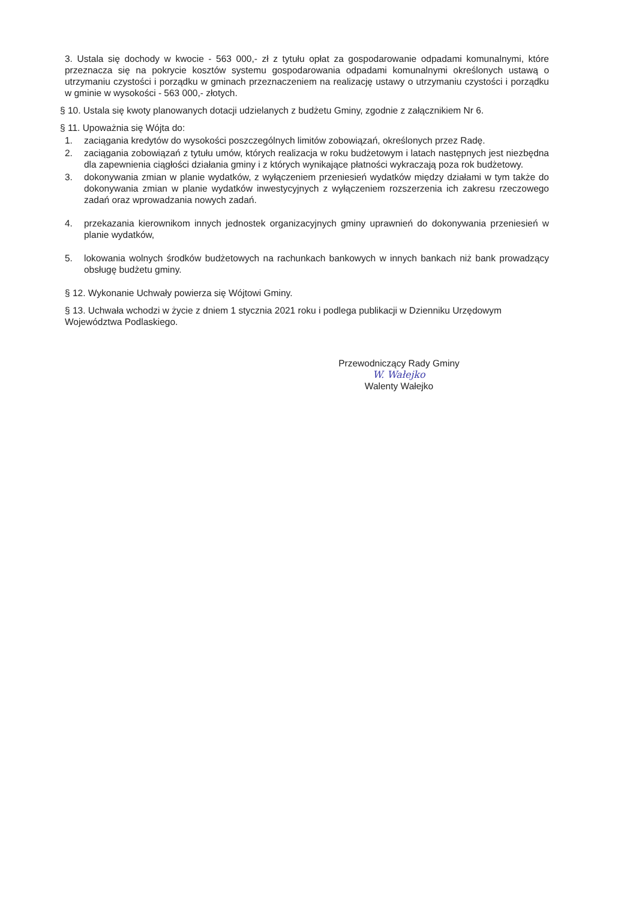3. Ustala się dochody w kwocie - 563 000,- zł z tytułu opłat za gospodarowanie odpadami komunalnymi, które przeznacza się na pokrycie kosztów systemu gospodarowania odpadami komunalnymi określonych ustawą o utrzymaniu czystości i porządku w gminach przeznaczeniem na realizację ustawy o utrzymaniu czystości i porządku w gminie w wysokości - 563 000,- złotych.
§ 10. Ustala się kwoty planowanych dotacji udzielanych z budżetu Gminy, zgodnie z załącznikiem Nr 6.
§ 11. Upoważnia się Wójta do:
1. zaciągania kredytów do wysokości poszczególnych limitów zobowiązań, określonych przez Radę.
2. zaciągania zobowiązań z tytułu umów, których realizacja w roku budżetowym i latach następnych jest niezbędna dla zapewnienia ciągłości działania gminy i z których wynikające płatności wykraczają poza rok budżetowy.
3. dokonywania zmian w planie wydatków, z wyłączeniem przeniesień wydatków między działami w tym także do dokonywania zmian w planie wydatków inwestycyjnych z wyłączeniem rozszerzenia ich zakresu rzeczowego zadań oraz wprowadzania nowych zadań.
4. przekazania kierownikom innych jednostek organizacyjnych gminy uprawnień do dokonywania przeniesień w planie wydatków,
5. lokowania wolnych środków budżetowych na rachunkach bankowych w innych bankach niż bank prowadzący obsługę budżetu gminy.
§ 12. Wykonanie Uchwały powierza się Wójtowi Gminy.
§ 13. Uchwała wchodzi w życie z dniem 1 stycznia 2021 roku i podlega publikacji w Dzienniku Urzędowym Województwa Podlaskiego.
Przewodniczący Rady Gminy
W. Wałejko
Walenty Wałejko